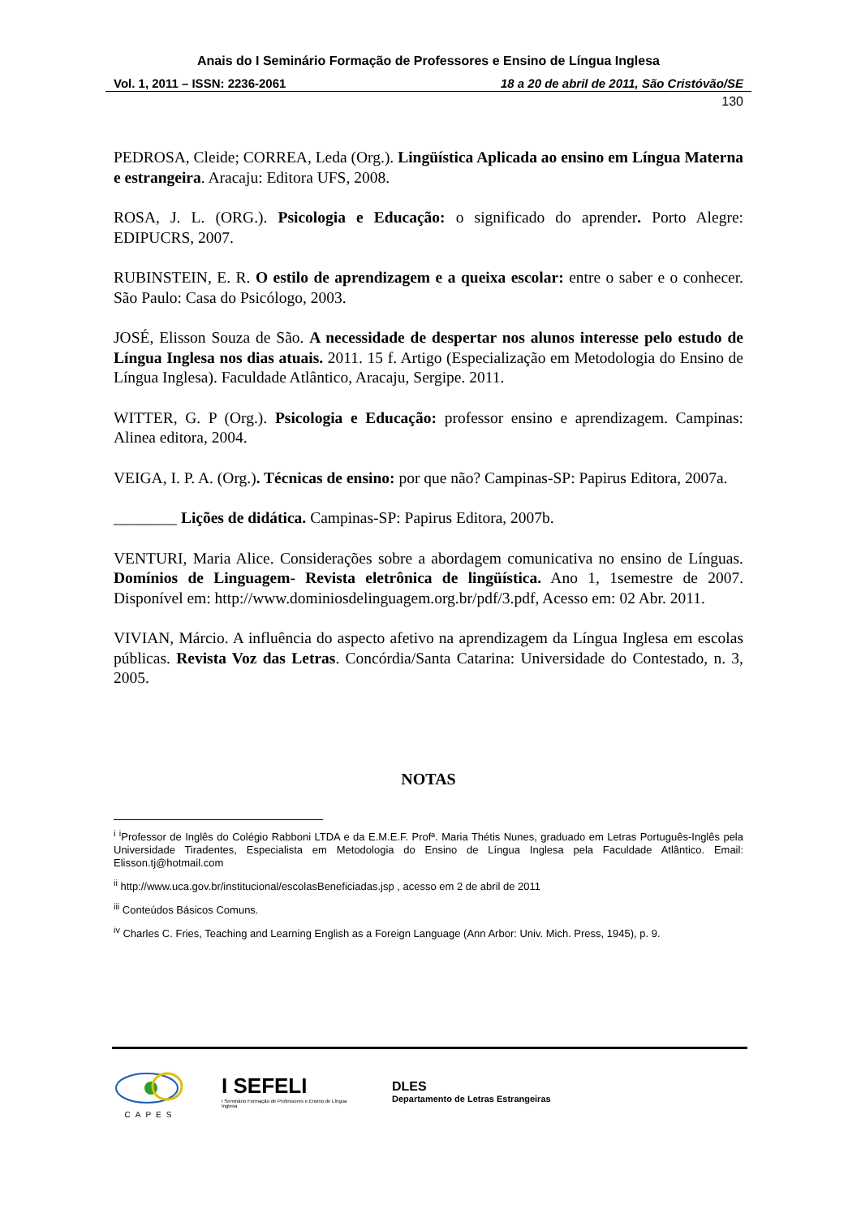Anais do I Seminário Formação de Professores e Ensino de Língua Inglesa
Vol. 1, 2011 – ISSN: 2236-2061 18 a 20 de abril de 2011, São Cristóvão/SE
130
PEDROSA, Cleide; CORREA, Leda (Org.). Lingüística Aplicada ao ensino em Língua Materna e estrangeira. Aracaju: Editora UFS, 2008.
ROSA, J. L. (ORG.). Psicologia e Educação: o significado do aprender. Porto Alegre: EDIPUCRS, 2007.
RUBINSTEIN, E. R. O estilo de aprendizagem e a queixa escolar: entre o saber e o conhecer. São Paulo: Casa do Psicólogo, 2003.
JOSÉ, Elisson Souza de São. A necessidade de despertar nos alunos interesse pelo estudo de Língua Inglesa nos dias atuais. 2011. 15 f. Artigo (Especialização em Metodologia do Ensino de Língua Inglesa). Faculdade Atlântico, Aracaju, Sergipe. 2011.
WITTER, G. P (Org.). Psicologia e Educação: professor ensino e aprendizagem. Campinas: Alinea editora, 2004.
VEIGA, I. P. A. (Org.). Técnicas de ensino: por que não? Campinas-SP: Papirus Editora, 2007a.
________ Lições de didática. Campinas-SP: Papirus Editora, 2007b.
VENTURI, Maria Alice. Considerações sobre a abordagem comunicativa no ensino de Línguas. Domínios de Linguagem- Revista eletrônica de lingüística. Ano 1, 1semestre de 2007. Disponível em: http://www.dominiosdelinguagem.org.br/pdf/3.pdf, Acesso em: 02 Abr. 2011.
VIVIAN, Márcio. A influência do aspecto afetivo na aprendizagem da Língua Inglesa em escolas públicas. Revista Voz das Letras. Concórdia/Santa Catarina: Universidade do Contestado, n. 3, 2005.
NOTAS
<sup>i</sup> <sup>i</sup>Professor de Inglês do Colégio Rabboni LTDA e da E.M.E.F. Profª. Maria Thétis Nunes, graduado em Letras Português-Inglês pela Universidade Tiradentes, Especialista em Metodologia do Ensino de Língua Inglesa pela Faculdade Atlântico. Email: Elisson.tj@hotmail.com
<sup>ii</sup> http://www.uca.gov.br/institucional/escolasBeneficiadas.jsp , acesso em 2 de abril de 2011
<sup>iii</sup> Conteúdos Básicos Comuns.
<sup>iv</sup> Charles C. Fries, Teaching and Learning English as a Foreign Language (Ann Arbor: Univ. Mich. Press, 1945), p. 9.
CAPES
I SEFELI
I Seminário Formação de Professores e Ensino de Língua Inglesa
DLES
Departamento de Letras Estrangeiras